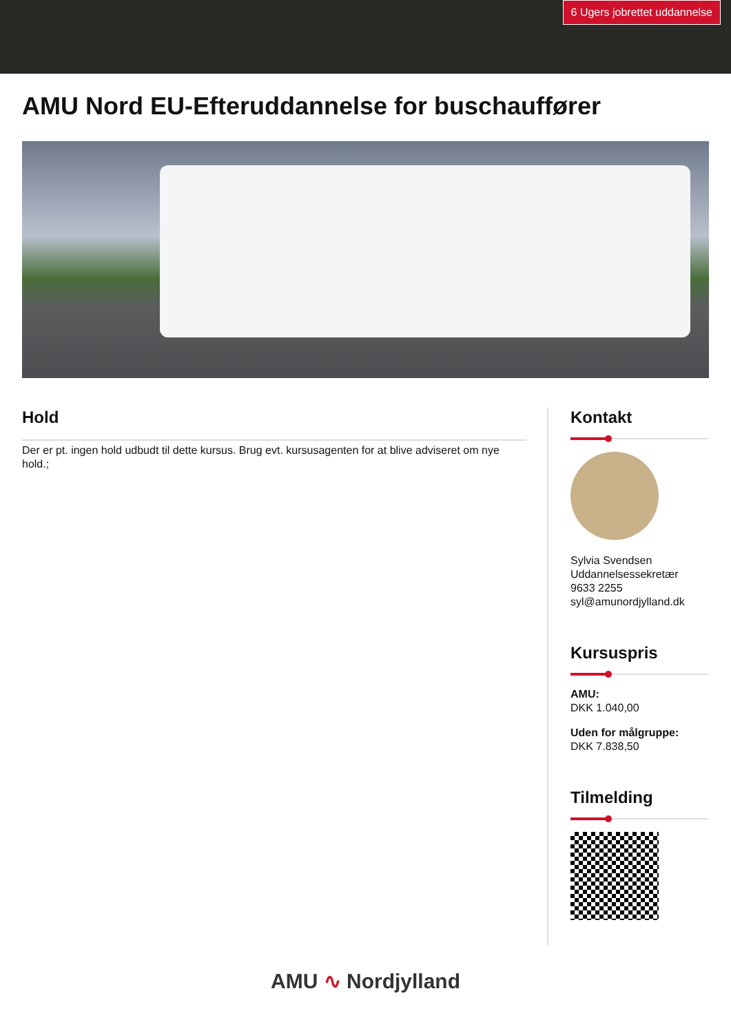6 Ugers jobrettet uddannelse
AMU Nord EU-Efteruddannelse for buschauffører
Hold
Der er pt. ingen hold udbudt til dette kursus. Brug evt. kursusagenten for at blive adviseret om nye hold.;
Kontakt
Sylvia Svendsen
Uddannelsessekretær
9633 2255
syl@amunordjylland.dk
Kursuspris
AMU:
DKK 1.040,00
Uden for målgruppe:
DKK 7.838,50
Tilmelding
AMU ∿ Nordjylland